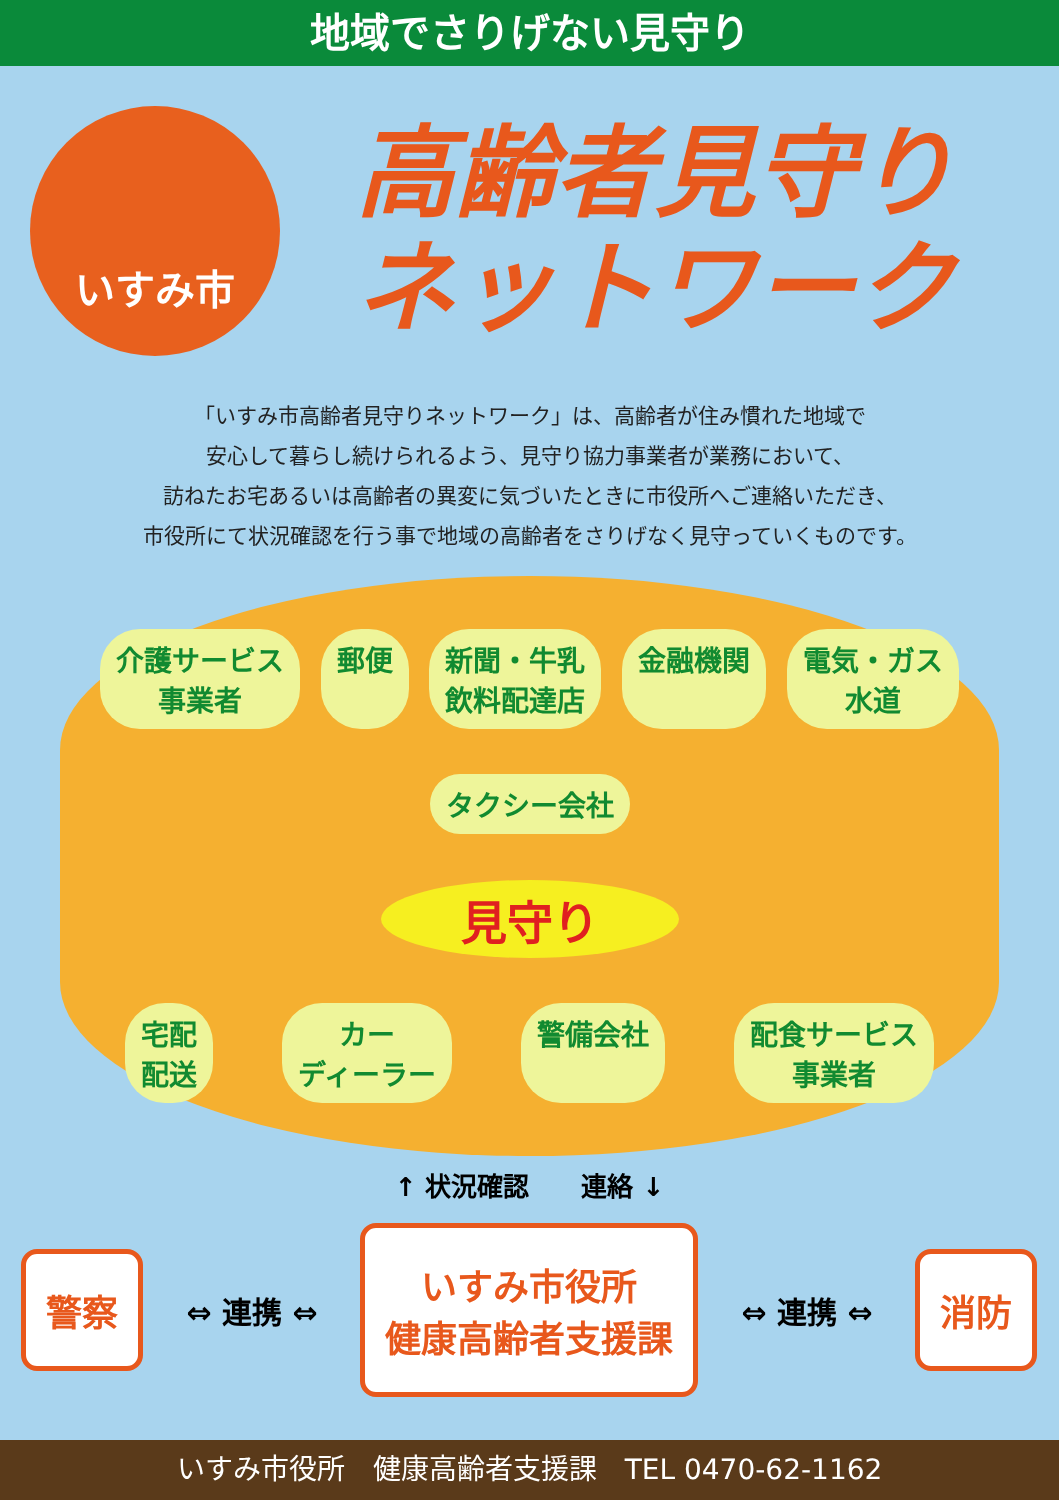地域でさりげない見守り
いすみ市
高齢者見守り
ネットワーク
「いすみ市高齢者見守りネットワーク」は、高齢者が住み慣れた地域で
安心して暮らし続けられるよう、見守り協力事業者が業務において、
訪ねたお宅あるいは高齢者の異変に気づいたときに市役所へご連絡いただき、
市役所にて状況確認を行う事で地域の高齢者をさりげなく見守っていくものです。
介護サービス
事業者
郵便
新聞・牛乳
飲料配達店
金融機関
電気・ガス
水道
タクシー会社
見守り
宅配
配送
カー
ディーラー
警備会社
配食サービス
事業者
↑ 状況確認　　連絡 ↓
警察
⇔ 連携 ⇔
いすみ市役所
健康高齢者支援課
⇔ 連携 ⇔
消防
いすみ市役所　健康高齢者支援課　TEL 0470-62-1162